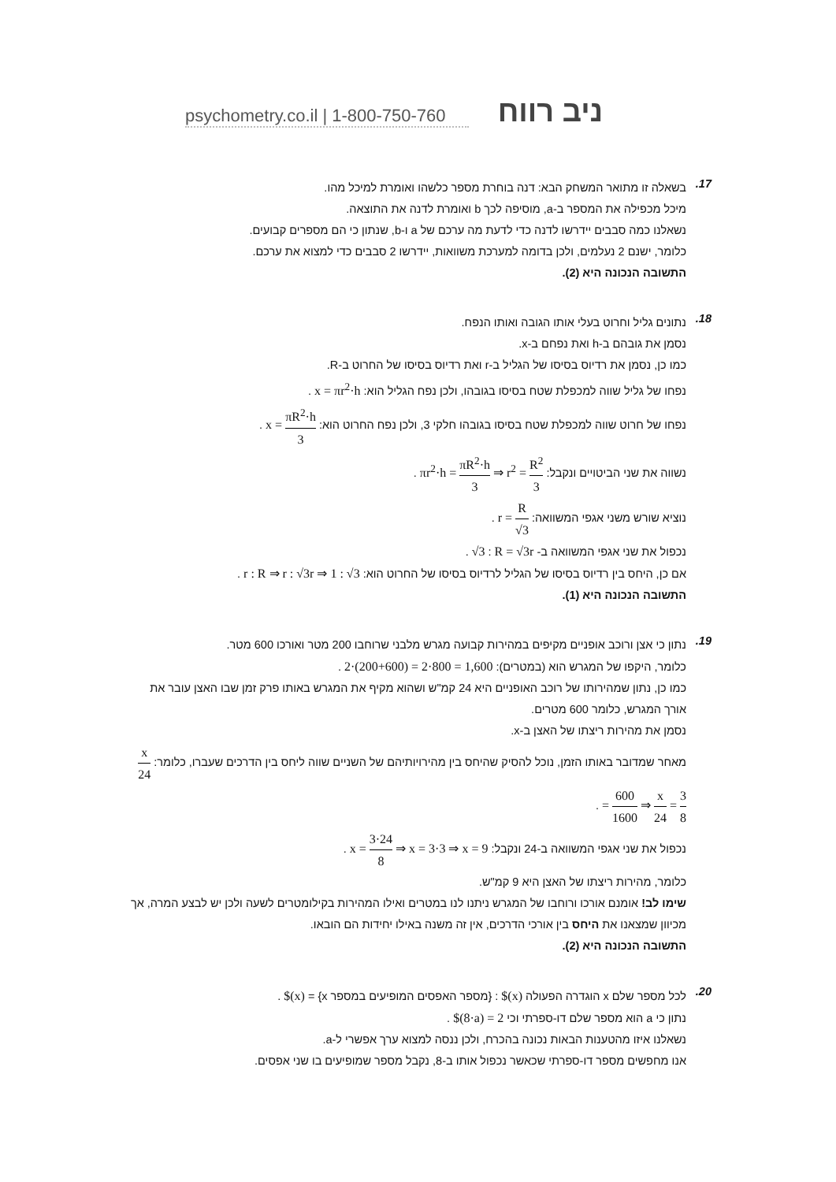psychometry.co.il | 1-800-750-760 ניב רווח
17.
בשאלה זו מתואר המשחק הבא: דנה בוחרת מספר כלשהו ואומרת למיכל מהו.
מיכל מכפילה את המספר ב-a, מוסיפה לכך b ואומרת לדנה את התוצאה.
נשאלנו כמה סבבים יידרשו לדנה כדי לדעת מה ערכם של a ו-b, שנתון כי הם מספרים קבועים.
כלומר, ישנם 2 נעלמים, ולכן בדומה למערכת משוואות, יידרשו 2 סבבים כדי למצוא את ערכם.
התשובה הנכונה היא (2).
18.
נתונים גליל וחרוט בעלי אותו הגובה ואותו הנפח.
נסמן את גובהם ב-h ואת נפחם ב-x.
כמו כן, נסמן את רדיוס בסיסו של הגליל ב-r ואת רדיוס בסיסו של החרוט ב-R.
נפחו של גליל שווה למכפלת שטח בסיסו בגובהו, ולכן נפח הגליל הוא: x = πr<sup>2</sup>·h .
נפחו של חרוט שווה למכפלת שטח בסיסו בגובהו חלקי 3, ולכן נפח החרוט הוא: x = πR<sup>2</sup>·h 3 .
נשווה את שני הביטויים ונקבל: πr<sup>2</sup>·h = πR<sup>2</sup>·h 3 ⇒ r<sup>2</sup> = R<sup>2</sup> 3 .
נוציא שורש משני אגפי המשוואה: r = R √3 .
נכפול את שני אגפי המשוואה ב- √3 : R = √3r .
אם כן, היחס בין רדיוס בסיסו של הגליל לרדיוס בסיסו של החרוט הוא: r : R ⇒ r : √3r ⇒ 1 : √3 .
התשובה הנכונה היא (1).
19.
נתון כי אצן ורוכב אופניים מקיפים במהירות קבועה מגרש מלבני שרוחבו 200 מטר ואורכו 600 מטר.
כלומר, היקפו של המגרש הוא (במטרים): 2·(200+600) = 2·800 = 1,600 .
כמו כן, נתון שמהירותו של רוכב האופניים היא 24 קמ"ש ושהוא מקיף את המגרש באותו פרק זמן שבו האצן עובר את אורך המגרש, כלומר 600 מטרים.
נסמן את מהירות ריצתו של האצן ב-x.
מאחר שמדובר באותו הזמן, נוכל להסיק שהיחס בין מהירויותיהם של השניים שווה ליחס בין הדרכים שעברו, כלומר: x 24 = 600 1600 ⇒ x 24 = 3 8 .
נכפול את שני אגפי המשוואה ב-24 ונקבל: x = 3·24 8 ⇒ x = 3·3 ⇒ x = 9 .
כלומר, מהירות ריצתו של האצן היא 9 קמ"ש.
שימו לב! אומנם אורכו ורוחבו של המגרש ניתנו לנו במטרים ואילו המהירות בקילומטרים לשעה ולכן יש לבצע המרה, אך מכיוון שמצאנו את היחס בין אורכי הדרכים, אין זה משנה באילו יחידות הם הובאו.
התשובה הנכונה היא (2).
20.
לכל מספר שלם x הוגדרה הפעולה $(x) : {מספר האפסים המופיעים במספר x} = $(x) .
נתון כי a הוא מספר שלם דו-ספרתי וכי $(8·a) = 2 .
נשאלנו איזו מהטענות הבאות נכונה בהכרח, ולכן ננסה למצוא ערך אפשרי ל-a.
אנו מחפשים מספר דו-ספרתי שכאשר נכפול אותו ב-8, נקבל מספר שמופיעים בו שני אפסים.